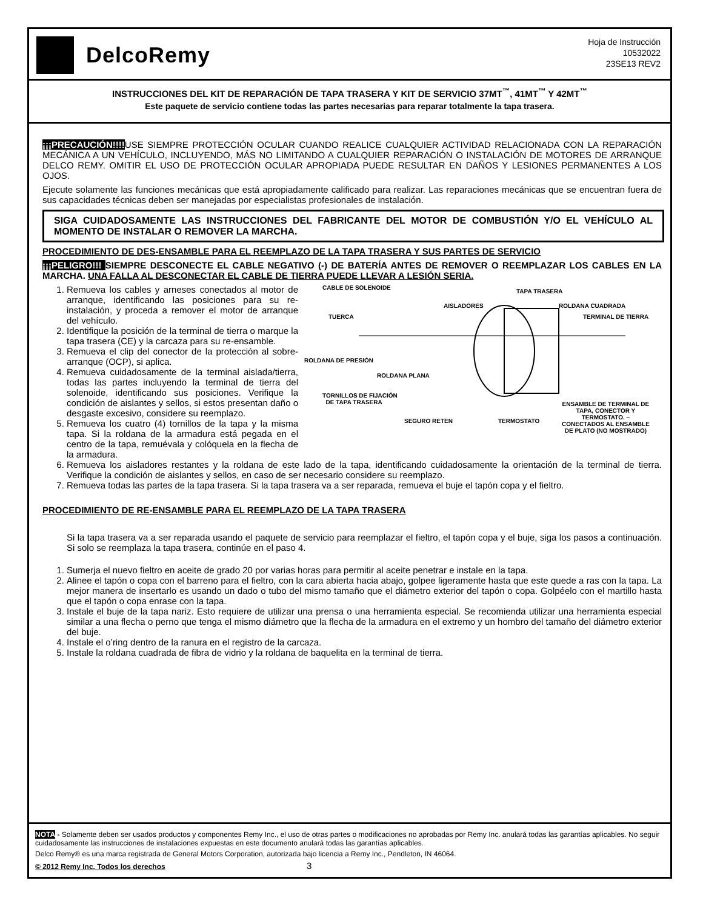DelcoRemy
Hoja de Instrucción
10532022
23SE13 REV2
INSTRUCCIONES DEL KIT DE REPARACIÓN DE TAPA TRASERA Y KIT DE SERVICIO 37MT<sup>™</sup>, 41MT<sup>™</sup> Y 42MT<sup>™</sup>
Este paquete de servicio contiene todas las partes necesarias para reparar totalmente la tapa trasera.
¡¡¡PRECAUCIÓN!!!!USE SIEMPRE PROTECCIÓN OCULAR CUANDO REALICE CUALQUIER ACTIVIDAD RELACIONADA CON LA REPARACIÓN MECÁNICA A UN VEHÍCULO, INCLUYENDO, MÁS NO LIMITANDO A CUALQUIER REPARACIÓN O INSTALACIÓN DE MOTORES DE ARRANQUE DELCO REMY. OMITIR EL USO DE PROTECCIÓN OCULAR APROPIADA PUEDE RESULTAR EN DAÑOS Y LESIONES PERMANENTES A LOS OJOS.
Ejecute solamente las funciones mecánicas que está apropiadamente calificado para realizar. Las reparaciones mecánicas que se encuentran fuera de sus capacidades técnicas deben ser manejadas por especialistas profesionales de instalación.
SIGA CUIDADOSAMENTE LAS INSTRUCCIONES DEL FABRICANTE DEL MOTOR DE COMBUSTIÓN Y/O EL VEHÍCULO AL MOMENTO DE INSTALAR O REMOVER LA MARCHA.
PROCEDIMIENTO DE DES-ENSAMBLE PARA EL REEMPLAZO DE LA TAPA TRASERA Y SUS PARTES DE SERVICIO
¡¡¡PELIGRO!!! SIEMPRE DESCONECTE EL CABLE NEGATIVO (-) DE BATERÍA ANTES DE REMOVER O REEMPLAZAR LOS CABLES EN LA MARCHA. UNA FALLA AL DESCONECTAR EL CABLE DE TIERRA PUEDE LLEVAR A LESIÓN SERIA.
CABLE DE SOLENOIDE
TAPA TRASERA
AISLADORES ROLDANA CUADRADA
TUERCA TERMINAL DE TIERRA
ROLDANA DE PRESIÓN
ROLDANA PLANA
TORNILLOS DE FIJACIÓN
DE TAPA TRASERA ENSAMBLE DE TERMINAL DE
TAPA, CONECTOR Y
TERMOSTATO. –
CONECTADOS AL ENSAMBLE
DE PLATO (NO MOSTRADO)
SEGURO RETEN TERMOSTATO
1. Remueva los cables y arneses conectados al motor de arranque, identificando las posiciones para su re-instalación, y proceda a remover el motor de arranque del vehículo.
2. Identifique la posición de la terminal de tierra o marque la tapa trasera (CE) y la carcaza para su re-ensamble.
3. Remueva el clip del conector de la protección al sobre-arranque (OCP), si aplica.
4. Remueva cuidadosamente de la terminal aislada/tierra, todas las partes incluyendo la terminal de tierra del solenoide, identificando sus posiciones. Verifique la condición de aislantes y sellos, si estos presentan daño o desgaste excesivo, considere su reemplazo.
5. Remueva los cuatro (4) tornillos de la tapa y la misma tapa. Si la roldana de la armadura está pegada en el centro de la tapa, remuévala y colóquela en la flecha de la armadura.
6. Remueva los aisladores restantes y la roldana de este lado de la tapa, identificando cuidadosamente la orientación de la terminal de tierra. Verifique la condición de aislantes y sellos, en caso de ser necesario considere su reemplazo.
7. Remueva todas las partes de la tapa trasera. Si la tapa trasera va a ser reparada, remueva el buje el tapón copa y el fieltro.
PROCEDIMIENTO DE RE-ENSAMBLE PARA EL REEMPLAZO DE LA TAPA TRASERA
Si la tapa trasera va a ser reparada usando el paquete de servicio para reemplazar el fieltro, el tapón copa y el buje, siga los pasos a continuación. Si solo se reemplaza la tapa trasera, continúe en el paso 4.
1. Sumerja el nuevo fieltro en aceite de grado 20 por varias horas para permitir al aceite penetrar e instale en la tapa.
2. Alinee el tapón o copa con el barreno para el fieltro, con la cara abierta hacia abajo, golpee ligeramente hasta que este quede a ras con la tapa. La mejor manera de insertarlo es usando un dado o tubo del mismo tamaño que el diámetro exterior del tapón o copa. Golpéelo con el martillo hasta que el tapón o copa enrase con la tapa.
3. Instale el buje de la tapa nariz. Esto requiere de utilizar una prensa o una herramienta especial. Se recomienda utilizar una herramienta especial similar a una flecha o perno que tenga el mismo diámetro que la flecha de la armadura en el extremo y un hombro del tamaño del diámetro exterior del buje.
4. Instale el o’ring dentro de la ranura en el registro de la carcaza.
5. Instale la roldana cuadrada de fibra de vidrio y la roldana de baquelita en la terminal de tierra.
NOTA - Solamente deben ser usados productos y componentes Remy Inc., el uso de otras partes o modificaciones no aprobadas por Remy Inc. anulará todas las garantías aplicables. No seguir cuidadosamente las instrucciones de instalaciones expuestas en este documento anulará todas las garantías aplicables.
Delco Remy® es una marca registrada de General Motors Corporation, autorizada bajo licencia a Remy Inc., Pendleton, IN 46064.
© 2012 Remy Inc. Todos los derechos 3